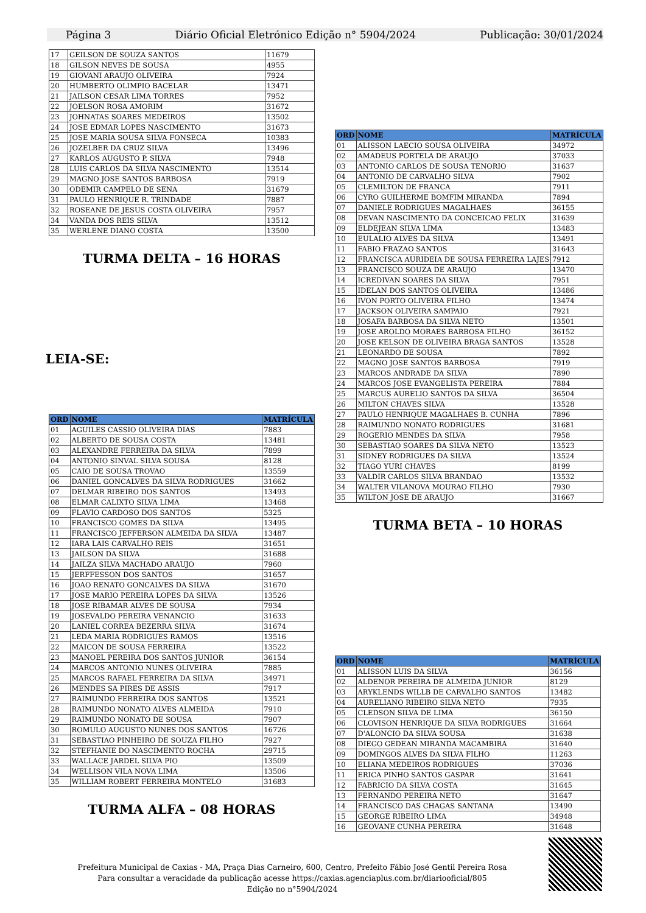Página 3 Diário Oficial Eletrónico Edição n° 5904/2024 Publicação: 30/01/2024
| 17 | GEILSON DE SOUZA SANTOS | 11679 |
| 18 | GILSON NEVES DE SOUSA | 4955 |
| 19 | GIOVANI ARAUJO OLIVEIRA | 7924 |
| 20 | HUMBERTO OLIMPIO BACELAR | 13471 |
| 21 | JAILSON CESAR LIMA TORRES | 7952 |
| 22 | JOELSON ROSA AMORIM | 31672 |
| 23 | JOHNATAS SOARES MEDEIROS | 13502 |
| 24 | JOSE EDMAR LOPES NASCIMENTO | 31673 |
| 25 | JOSE MARIA SOUSA SILVA FONSECA | 10383 |
| 26 | JOZELBER DA CRUZ SILVA | 13496 |
| 27 | KARLOS AUGUSTO P. SILVA | 7948 |
| 28 | LUIS CARLOS DA SILVA NASCIMENTO | 13514 |
| 29 | MAGNO JOSE SANTOS BARBOSA | 7919 |
| 30 | ODEMIR CAMPELO DE SENA | 31679 |
| 31 | PAULO HENRIQUE R. TRINDADE | 7887 |
| 32 | ROSEANE DE JESUS COSTA OLIVEIRA | 7957 |
| 34 | VANDA DOS REIS SILVA | 13512 |
| 35 | WERLENE DIANO COSTA | 13500 |
TURMA DELTA – 16 HORAS
LEIA-SE:
| ORD | NOME | MATRÍCULA |
| --- | --- | --- |
| 01 | AGUILES CASSIO OLIVEIRA DIAS | 7883 |
| 02 | ALBERTO DE SOUSA COSTA | 13481 |
| 03 | ALEXANDRE FERREIRA DA SILVA | 7899 |
| 04 | ANTONIO SINVAL SILVA SOUSA | 8128 |
| 05 | CAIO DE SOUSA TROVAO | 13559 |
| 06 | DANIEL GONCALVES DA SILVA RODRIGUES | 31662 |
| 07 | DELMAR RIBEIRO DOS SANTOS | 13493 |
| 08 | ELMAR CALIXTO SILVA LIMA | 13468 |
| 09 | FLAVIO CARDOSO DOS SANTOS | 5325 |
| 10 | FRANCISCO GOMES DA SILVA | 13495 |
| 11 | FRANCISCO JEFFERSON ALMEIDA DA SILVA | 13487 |
| 12 | IARA LAIS CARVALHO REIS | 31651 |
| 13 | JAILSON DA SILVA | 31688 |
| 14 | JAILZA SILVA MACHADO ARAUJO | 7960 |
| 15 | JERFFESSON DOS SANTOS | 31657 |
| 16 | JOAO RENATO GONCALVES DA SILVA | 31670 |
| 17 | JOSE MARIO PEREIRA LOPES DA SILVA | 13526 |
| 18 | JOSE RIBAMAR ALVES DE SOUSA | 7934 |
| 19 | JOSEVALDO PEREIRA VENANCIO | 31633 |
| 20 | LANIEL CORREA BEZERRA SILVA | 31674 |
| 21 | LEDA MARIA RODRIGUES RAMOS | 13516 |
| 22 | MAICON DE SOUSA FERREIRA | 13522 |
| 23 | MANOEL PEREIRA DOS SANTOS JUNIOR | 36154 |
| 24 | MARCOS ANTONIO NUNES OLIVEIRA | 7885 |
| 25 | MARCOS RAFAEL FERREIRA DA SILVA | 34971 |
| 26 | MENDES SA PIRES DE ASSIS | 7917 |
| 27 | RAIMUNDO FERREIRA DOS SANTOS | 13521 |
| 28 | RAIMUNDO NONATO ALVES ALMEIDA | 7910 |
| 29 | RAIMUNDO NONATO DE SOUSA | 7907 |
| 30 | ROMULO AUGUSTO NUNES DOS SANTOS | 16726 |
| 31 | SEBASTIAO PINHEIRO DE SOUZA FILHO | 7927 |
| 32 | STEFHANIE DO NASCIMENTO ROCHA | 29715 |
| 33 | WALLACE JARDEL SILVA PIO | 13509 |
| 34 | WELLISON VILA NOVA LIMA | 13506 |
| 35 | WILLIAM ROBERT FERREIRA MONTELO | 31683 |
TURMA ALFA – 08 HORAS
| ORD | NOME | MATRÍCULA |
| --- | --- | --- |
| 01 | ALISSON LAECIO SOUSA OLIVEIRA | 34972 |
| 02 | AMADEUS PORTELA DE ARAUJO | 37033 |
| 03 | ANTONIO CARLOS DE SOUSA TENORIO | 31637 |
| 04 | ANTONIO DE CARVALHO SILVA | 7902 |
| 05 | CLEMILTON DE FRANCA | 7911 |
| 06 | CYRO GUILHERME BOMFIM MIRANDA | 7894 |
| 07 | DANIELE RODRIGUES MAGALHAES | 36155 |
| 08 | DEVAN NASCIMENTO DA CONCEICAO FELIX | 31639 |
| 09 | ELDEJEAN SILVA LIMA | 13483 |
| 10 | EULALIO ALVES DA SILVA | 13491 |
| 11 | FABIO FRAZAO SANTOS | 31643 |
| 12 | FRANCISCA AURIDEIA DE SOUSA FERREIRA LAJES | 7912 |
| 13 | FRANCISCO SOUZA DE ARAUJO | 13470 |
| 14 | ICREDIVAN SOARES DA SILVA | 7951 |
| 15 | IDELAN DOS SANTOS OLIVEIRA | 13486 |
| 16 | IVON PORTO OLIVEIRA FILHO | 13474 |
| 17 | JACKSON OLIVEIRA SAMPAIO | 7921 |
| 18 | JOSAFA BARBOSA DA SILVA NETO | 13501 |
| 19 | JOSE AROLDO MORAES BARBOSA FILHO | 36152 |
| 20 | JOSE KELSON DE OLIVEIRA BRAGA SANTOS | 13528 |
| 21 | LEONARDO DE SOUSA | 7892 |
| 22 | MAGNO JOSE SANTOS BARBOSA | 7919 |
| 23 | MARCOS ANDRADE DA SILVA | 7890 |
| 24 | MARCOS JOSE EVANGELISTA PEREIRA | 7884 |
| 25 | MARCUS AURELIO SANTOS DA SILVA | 36504 |
| 26 | MILTON CHAVES SILVA | 13528 |
| 27 | PAULO HENRIQUE MAGALHAES B. CUNHA | 7896 |
| 28 | RAIMUNDO NONATO RODRIGUES | 31681 |
| 29 | ROGERIO MENDES DA SILVA | 7958 |
| 30 | SEBASTIAO SOARES DA SILVA NETO | 13523 |
| 31 | SIDNEY RODRIGUES DA SILVA | 13524 |
| 32 | TIAGO YURI CHAVES | 8199 |
| 33 | VALDIR CARLOS SILVA BRANDAO | 13532 |
| 34 | WALTER VILANOVA MOURAO FILHO | 7930 |
| 35 | WILTON JOSE DE ARAUJO | 31667 |
TURMA BETA – 10 HORAS
| ORD | NOME | MATRÍCULA |
| --- | --- | --- |
| 01 | ALISSON LUIS DA SILVA | 36156 |
| 02 | ALDENOR PEREIRA DE ALMEIDA JUNIOR | 8129 |
| 03 | ARYKLENDS WILLB DE CARVALHO SANTOS | 13482 |
| 04 | AURELIANO RIBEIRO SILVA NETO | 7935 |
| 05 | CLEDSON SILVA DE LIMA | 36150 |
| 06 | CLOVISON HENRIQUE DA SILVA RODRIGUES | 31664 |
| 07 | D'ALONCIO DA SILVA SOUSA | 31638 |
| 08 | DIEGO GEDEAN MIRANDA MACAMBIRA | 31640 |
| 09 | DOMINGOS ALVES DA SILVA FILHO | 11263 |
| 10 | ELIANA MEDEIROS RODRIGUES | 37036 |
| 11 | ERICA PINHO SANTOS GASPAR | 31641 |
| 12 | FABRICIO DA SILVA COSTA | 31645 |
| 13 | FERNANDO PEREIRA NETO | 31647 |
| 14 | FRANCISCO DAS CHAGAS SANTANA | 13490 |
| 15 | GEORGE RIBEIRO LIMA | 34948 |
| 16 | GEOVANE CUNHA PEREIRA | 31648 |
Prefeitura Municipal de Caxias - MA, Praça Dias Carneiro, 600, Centro, Prefeito Fábio José Gentil Pereira Rosa
Para consultar a veracidade da publicação acesse https://caxias.agenciaplus.com.br/diariooficial/805
Edição no n°5904/2024